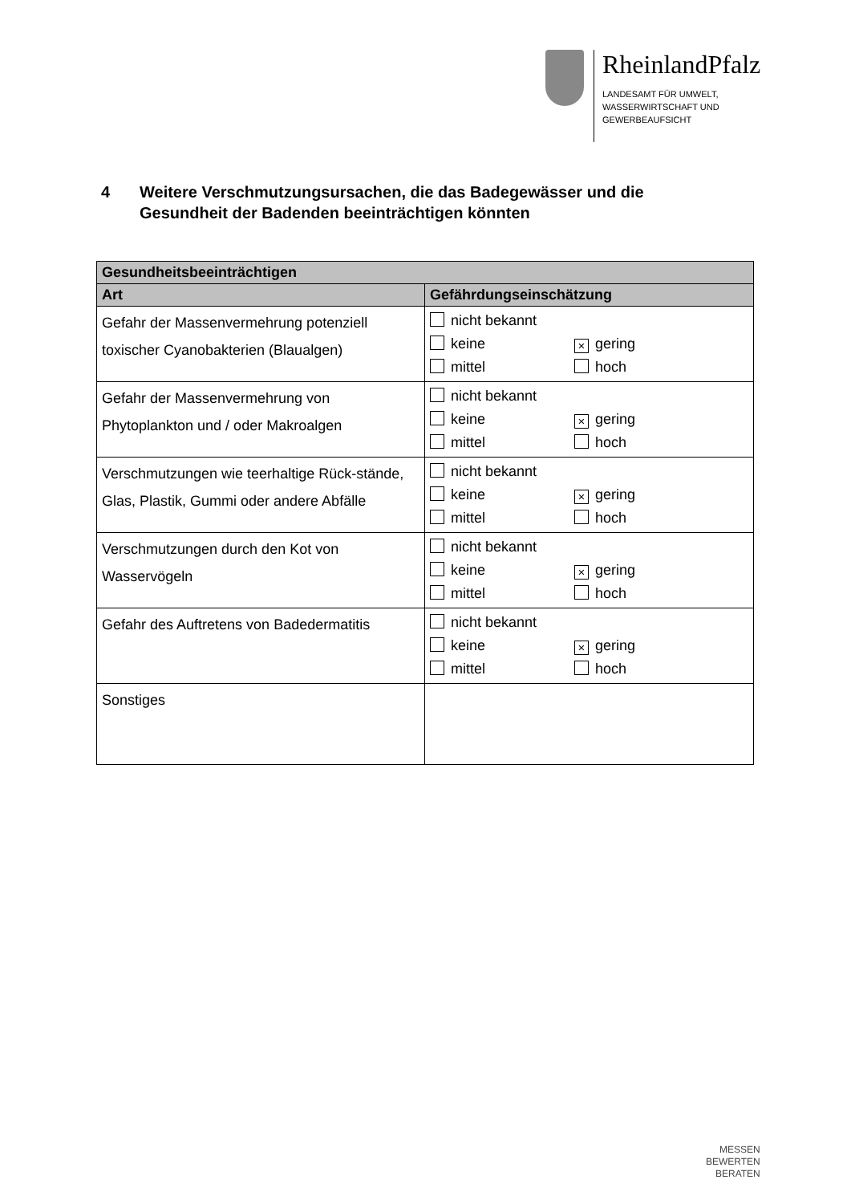RheinlandPfalz
LANDESAMT FÜR UMWELT,
WASSERWIRTSCHAFT UND
GEWERBEAUFSICHT
4 Weitere Verschmutzungsursachen, die das Badegewässer und die
Gesundheit der Badenden beeinträchtigen könnten
| Gesundheitsbeeinträchtigen | |
| --- | --- |
| Art | Gefährdungseinschätzung |
| Gefahr der Massenvermehrung potenziell toxischer Cyanobakterien (Blaualgen) | nicht bekannt keine × gering mittel hoch |
| Gefahr der Massenvermehrung von Phytoplankton und / oder Makroalgen | nicht bekannt keine × gering mittel hoch |
| Verschmutzungen wie teerhaltige Rück-stände, Glas, Plastik, Gummi oder andere Abfälle | nicht bekannt keine × gering mittel hoch |
| Verschmutzungen durch den Kot von Wasservögeln | nicht bekannt keine × gering mittel hoch |
| Gefahr des Auftretens von Badedermatitis | nicht bekannt keine × gering mittel hoch |
| Sonstiges | |
MESSEN
BEWERTEN
BERATEN